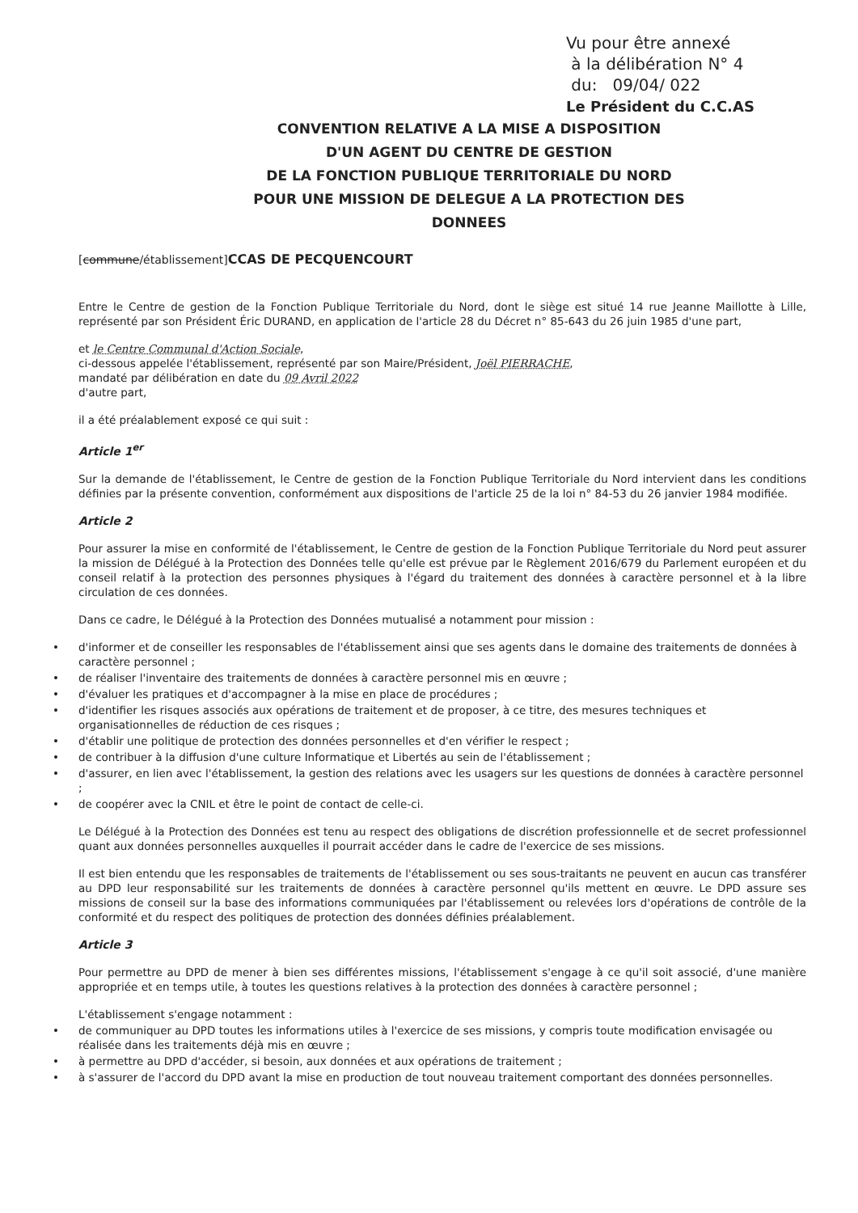Vu pour être annexé
à la délibération N° 4
du: 09/04/ 022
Le Président du C.C.AS
CONVENTION RELATIVE A LA MISE A DISPOSITION
D'UN AGENT DU CENTRE DE GESTION
DE LA FONCTION PUBLIQUE TERRITORIALE DU NORD
POUR UNE MISSION DE DELEGUE A LA PROTECTION DES DONNEES
[commune/établissement]CCAS DE PECQUENCOURT
Entre le Centre de gestion de la Fonction Publique Territoriale du Nord, dont le siège est situé 14 rue Jeanne Maillotte à Lille, représenté par son Président Éric DURAND, en application de l'article 28 du Décret n° 85-643 du 26 juin 1985 d'une part,
et le Centre Communal d'Action Sociale,
ci-dessous appelée l'établissement, représenté par son Maire/Président, Joël PIERRACHE,
mandaté par délibération en date du 09 Avril 2022
d'autre part,
il a été préalablement exposé ce qui suit :
Article 1<sup>er</sup>
Sur la demande de l'établissement, le Centre de gestion de la Fonction Publique Territoriale du Nord intervient dans les conditions définies par la présente convention, conformément aux dispositions de l'article 25 de la loi n° 84-53 du 26 janvier 1984 modifiée.
Article 2
Pour assurer la mise en conformité de l'établissement, le Centre de gestion de la Fonction Publique Territoriale du Nord peut assurer la mission de Délégué à la Protection des Données telle qu'elle est prévue par le Règlement 2016/679 du Parlement européen et du conseil relatif à la protection des personnes physiques à l'égard du traitement des données à caractère personnel et à la libre circulation de ces données.
Dans ce cadre, le Délégué à la Protection des Données mutualisé a notamment pour mission :
• d'informer et de conseiller les responsables de l'établissement ainsi que ses agents dans le domaine des traitements de données à caractère personnel ;
• de réaliser l'inventaire des traitements de données à caractère personnel mis en œuvre ;
• d'évaluer les pratiques et d'accompagner à la mise en place de procédures ;
• d'identifier les risques associés aux opérations de traitement et de proposer, à ce titre, des mesures techniques et organisationnelles de réduction de ces risques ;
• d'établir une politique de protection des données personnelles et d'en vérifier le respect ;
• de contribuer à la diffusion d'une culture Informatique et Libertés au sein de l'établissement ;
• d'assurer, en lien avec l'établissement, la gestion des relations avec les usagers sur les questions de données à caractère personnel ;
• de coopérer avec la CNIL et être le point de contact de celle-ci.
Le Délégué à la Protection des Données est tenu au respect des obligations de discrétion professionnelle et de secret professionnel quant aux données personnelles auxquelles il pourrait accéder dans le cadre de l'exercice de ses missions.
Il est bien entendu que les responsables de traitements de l'établissement ou ses sous-traitants ne peuvent en aucun cas transférer au DPD leur responsabilité sur les traitements de données à caractère personnel qu'ils mettent en œuvre. Le DPD assure ses missions de conseil sur la base des informations communiquées par l'établissement ou relevées lors d'opérations de contrôle de la conformité et du respect des politiques de protection des données définies préalablement.
Article 3
Pour permettre au DPD de mener à bien ses différentes missions, l'établissement s'engage à ce qu'il soit associé, d'une manière appropriée et en temps utile, à toutes les questions relatives à la protection des données à caractère personnel ;
L'établissement s'engage notamment :
• de communiquer au DPD toutes les informations utiles à l'exercice de ses missions, y compris toute modification envisagée ou réalisée dans les traitements déjà mis en œuvre ;
• à permettre au DPD d'accéder, si besoin, aux données et aux opérations de traitement ;
• à s'assurer de l'accord du DPD avant la mise en production de tout nouveau traitement comportant des données personnelles.